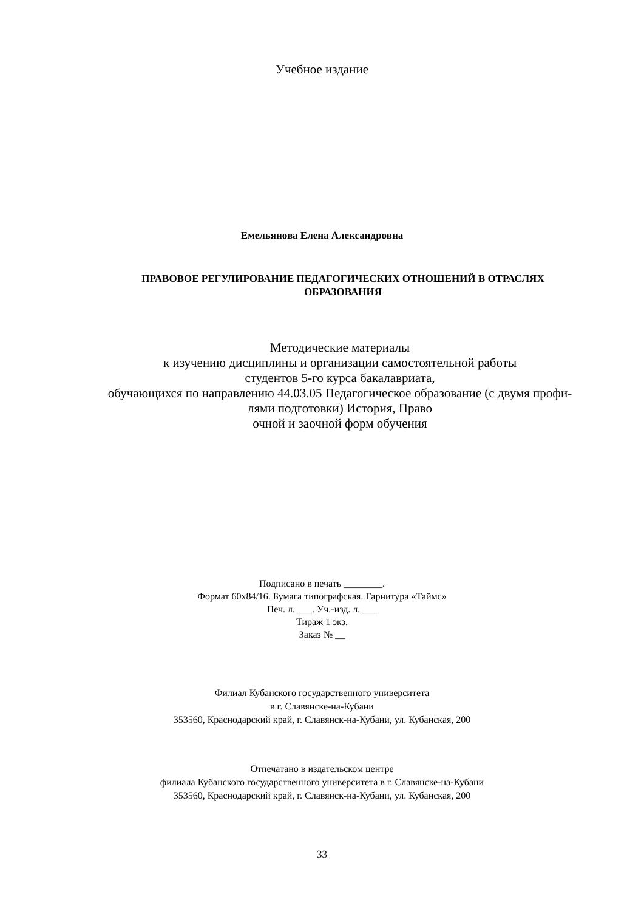Учебное издание
Емельянова Елена Александровна
ПРАВОВОЕ РЕГУЛИРОВАНИЕ ПЕДАГОГИЧЕСКИХ ОТНОШЕНИЙ В ОТРАСЛЯХ
ОБРАЗОВАНИЯ
Методические материалы
к изучению дисциплины и организации самостоятельной работы
студентов 5-го курса бакалавриата,
обучающихся по направлению 44.03.05 Педагогическое образование (с двумя профи-
лями подготовки) История, Право
очной и заочной форм обучения
Подписано в печать ________.
Формат 60х84/16. Бумага типографская. Гарнитура «Таймс»
Печ. л. ___. Уч.-изд. л. ___
Тираж 1 экз.
Заказ № __
Филиал Кубанского государственного университета
в г. Славянске-на-Кубани
353560, Краснодарский край, г. Славянск-на-Кубани, ул. Кубанская, 200
Отпечатано в издательском центре
филиала Кубанского государственного университета в г. Славянске-на-Кубани
353560, Краснодарский край, г. Славянск-на-Кубани, ул. Кубанская, 200
33